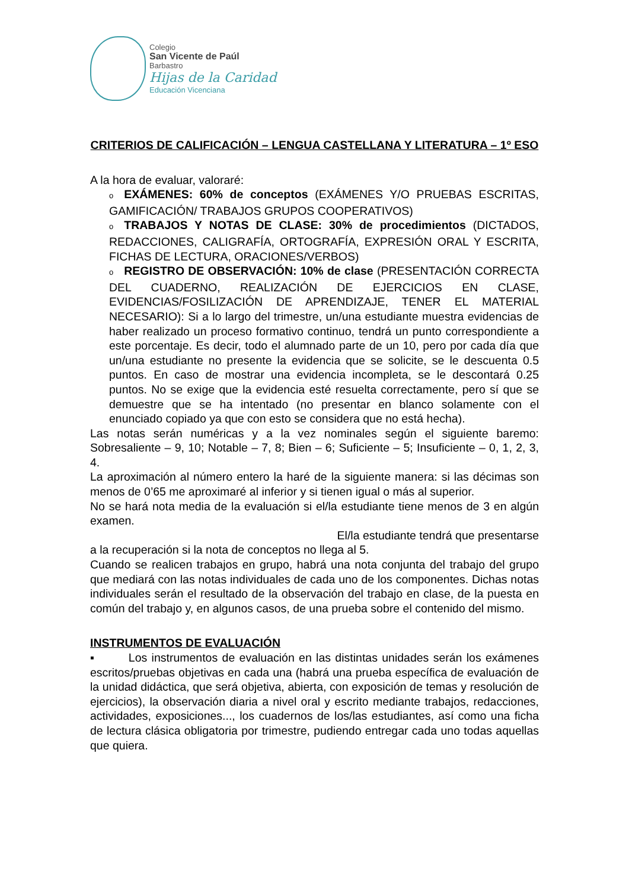Colegio
San Vicente de Paúl
Barbastro
Hijas de la Caridad
Educación Vicenciana
CRITERIOS DE CALIFICACIÓN – LENGUA CASTELLANA Y LITERATURA – 1º ESO
A la hora de evaluar, valoraré:
o EXÁMENES: 60% de conceptos (EXÁMENES Y/O PRUEBAS ESCRITAS, GAMIFICACIÓN/ TRABAJOS GRUPOS COOPERATIVOS)
o TRABAJOS Y NOTAS DE CLASE: 30% de procedimientos (DICTADOS, REDACCIONES, CALIGRAFÍA, ORTOGRAFÍA, EXPRESIÓN ORAL Y ESCRITA, FICHAS DE LECTURA, ORACIONES/VERBOS)
o REGISTRO DE OBSERVACIÓN: 10% de clase (PRESENTACIÓN CORRECTA DEL CUADERNO, REALIZACIÓN DE EJERCICIOS EN CLASE, EVIDENCIAS/FOSILIZACIÓN DE APRENDIZAJE, TENER EL MATERIAL NECESARIO): Si a lo largo del trimestre, un/una estudiante muestra evidencias de haber realizado un proceso formativo continuo, tendrá un punto correspondiente a este porcentaje. Es decir, todo el alumnado parte de un 10, pero por cada día que un/una estudiante no presente la evidencia que se solicite, se le descuenta 0.5 puntos. En caso de mostrar una evidencia incompleta, se le descontará 0.25 puntos. No se exige que la evidencia esté resuelta correctamente, pero sí que se demuestre que se ha intentado (no presentar en blanco solamente con el enunciado copiado ya que con esto se considera que no está hecha).
Las notas serán numéricas y a la vez nominales según el siguiente baremo: Sobresaliente – 9, 10; Notable – 7, 8; Bien – 6; Suficiente – 5; Insuficiente – 0, 1, 2, 3, 4.
La aproximación al número entero la haré de la siguiente manera: si las décimas son menos de 0’65 me aproximaré al inferior y si tienen igual o más al superior.
No se hará nota media de la evaluación si el/la estudiante tiene menos de 3 en algún examen.
El/la estudiante tendrá que presentarse
a la recuperación si la nota de conceptos no llega al 5.
Cuando se realicen trabajos en grupo, habrá una nota conjunta del trabajo del grupo que mediará con las notas individuales de cada uno de los componentes. Dichas notas individuales serán el resultado de la observación del trabajo en clase, de la puesta en común del trabajo y, en algunos casos, de una prueba sobre el contenido del mismo.
INSTRUMENTOS DE EVALUACIÓN
▪ Los instrumentos de evaluación en las distintas unidades serán los exámenes escritos/pruebas objetivas en cada una (habrá una prueba específica de evaluación de la unidad didáctica, que será objetiva, abierta, con exposición de temas y resolución de ejercicios), la observación diaria a nivel oral y escrito mediante trabajos, redacciones, actividades, exposiciones..., los cuadernos de los/las estudiantes, así como una ficha de lectura clásica obligatoria por trimestre, pudiendo entregar cada uno todas aquellas que quiera.